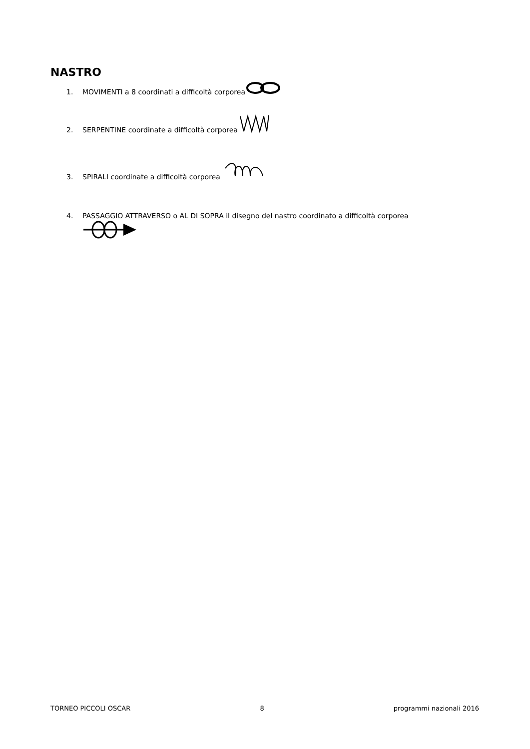NASTRO
1. MOVIMENTI a 8 coordinati a difficoltà corporea
2. SERPENTINE coordinate a difficoltà corporea
3. SPIRALI coordinate a difficoltà corporea
4. PASSAGGIO ATTRAVERSO o AL DI SOPRA il disegno del nastro coordinato a difficoltà corporea
TORNEO PICCOLI OSCAR 8 programmi nazionali 2016